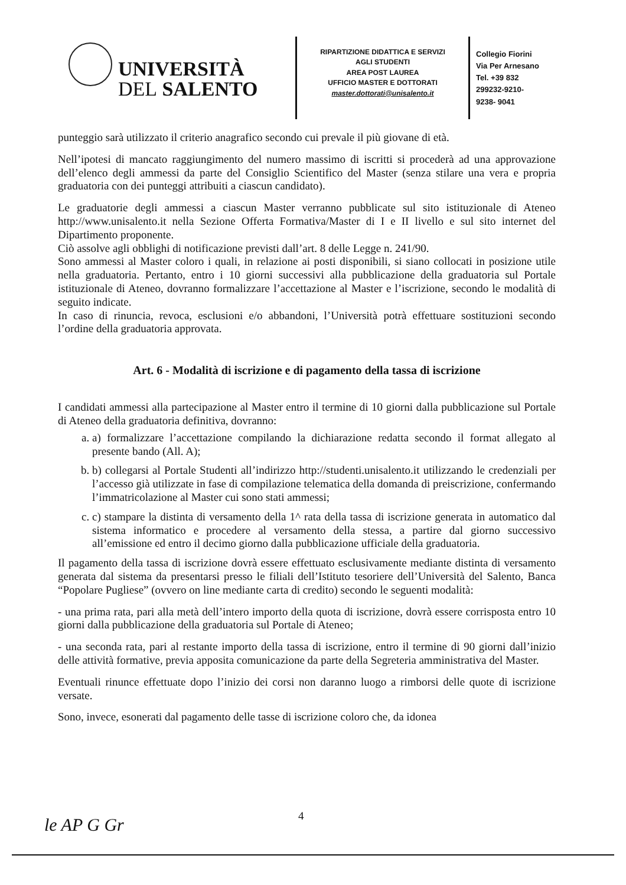UNIVERSITÀ
DEL SALENTO
RIPARTIZIONE DIDATTICA E SERVIZI
AGLI STUDENTI
AREA POST LAUREA
UFFICIO MASTER E DOTTORATI
master.dottorati@unisalento.it
Collegio Fiorini
Via Per Arnesano
Tel. +39 832
299232-9210-
9238- 9041
punteggio sarà utilizzato il criterio anagrafico secondo cui prevale il più giovane di età.
Nell’ipotesi di mancato raggiungimento del numero massimo di iscritti si procederà ad una approvazione dell’elenco degli ammessi da parte del Consiglio Scientifico del Master (senza stilare una vera e propria graduatoria con dei punteggi attribuiti a ciascun candidato).
Le graduatorie degli ammessi a ciascun Master verranno pubblicate sul sito istituzionale di Ateneo http://www.unisalento.it nella Sezione Offerta Formativa/Master di I e II livello e sul sito internet del Dipartimento proponente.
Ciò assolve agli obblighi di notificazione previsti dall’art. 8 delle Legge n. 241/90.
Sono ammessi al Master coloro i quali, in relazione ai posti disponibili, si siano collocati in posizione utile nella graduatoria. Pertanto, entro i 10 giorni successivi alla pubblicazione della graduatoria sul Portale istituzionale di Ateneo, dovranno formalizzare l’accettazione al Master e l’iscrizione, secondo le modalità di seguito indicate.
In caso di rinuncia, revoca, esclusioni e/o abbandoni, l’Università potrà effettuare sostituzioni secondo l’ordine della graduatoria approvata.
Art. 6 - Modalità di iscrizione e di pagamento della tassa di iscrizione
I candidati ammessi alla partecipazione al Master entro il termine di 10 giorni dalla pubblicazione sul Portale di Ateneo della graduatoria definitiva, dovranno:
a. a) formalizzare l’accettazione compilando la dichiarazione redatta secondo il format allegato al presente bando (All. A);
b. b) collegarsi al Portale Studenti all’indirizzo http://studenti.unisalento.it utilizzando le credenziali per l’accesso già utilizzate in fase di compilazione telematica della domanda di preiscrizione, confermando l’immatricolazione al Master cui sono stati ammessi;
c. c) stampare la distinta di versamento della 1^ rata della tassa di iscrizione generata in automatico dal sistema informatico e procedere al versamento della stessa, a partire dal giorno successivo all’emissione ed entro il decimo giorno dalla pubblicazione ufficiale della graduatoria.
Il pagamento della tassa di iscrizione dovrà essere effettuato esclusivamente mediante distinta di versamento generata dal sistema da presentarsi presso le filiali dell’Istituto tesoriere dell’Università del Salento, Banca “Popolare Pugliese” (ovvero on line mediante carta di credito) secondo le seguenti modalità:
- una prima rata, pari alla metà dell’intero importo della quota di iscrizione, dovrà essere corrisposta entro 10 giorni dalla pubblicazione della graduatoria sul Portale di Ateneo;
- una seconda rata, pari al restante importo della tassa di iscrizione, entro il termine di 90 giorni dall’inizio delle attività formative, previa apposita comunicazione da parte della Segreteria amministrativa del Master.
Eventuali rinunce effettuate dopo l’inizio dei corsi non daranno luogo a rimborsi delle quote di iscrizione versate.
Sono, invece, esonerati dal pagamento delle tasse di iscrizione coloro che, da idonea
le AP G Gr 4